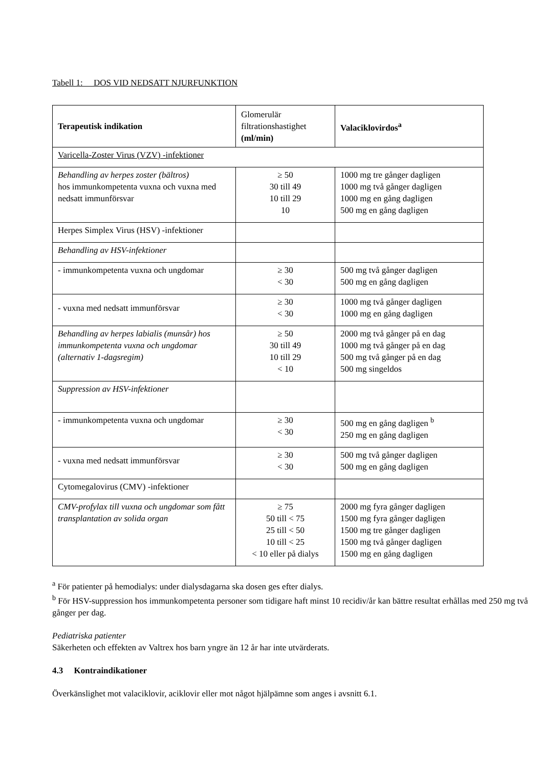Tabell 1: DOS VID NEDSATT NJURFUNKTION
| Terapeutisk indikation | Glomerulär filtrationshastighet (ml/min) | Valaciklovirdos<sup>a</sup> |
| --- | --- | --- |
| Varicella-Zoster Virus (VZV) -infektioner | | |
| Behandling av herpes zoster (bältros) hos immunkompetenta vuxna och vuxna med nedsatt immunförsvar | ≥ 50 30 till 49 10 till 29 10 | 1000 mg tre gånger dagligen 1000 mg två gånger dagligen 1000 mg en gång dagligen 500 mg en gång dagligen |
| Herpes Simplex Virus (HSV) -infektioner | | |
| Behandling av HSV-infektioner | | |
| - immunkompetenta vuxna och ungdomar | ≥ 30 < 30 | 500 mg två gånger dagligen 500 mg en gång dagligen |
| - vuxna med nedsatt immunförsvar | ≥ 30 < 30 | 1000 mg två gånger dagligen 1000 mg en gång dagligen |
| Behandling av herpes labialis (munsår) hos immunkompetenta vuxna och ungdomar (alternativ 1-dagsregim) | ≥ 50 30 till 49 10 till 29 < 10 | 2000 mg två gånger på en dag 1000 mg två gånger på en dag 500 mg två gånger på en dag 500 mg singeldos |
| Suppression av HSV-infektioner | | |
| - immunkompetenta vuxna och ungdomar | ≥ 30 < 30 | 500 mg en gång dagligen <sup>b</sup> 250 mg en gång dagligen |
| - vuxna med nedsatt immunförsvar | ≥ 30 < 30 | 500 mg två gånger dagligen 500 mg en gång dagligen |
| Cytomegalovirus (CMV) -infektioner | | |
| CMV-profylax till vuxna och ungdomar som fått transplantation av solida organ | ≥ 75 50 till < 75 25 till < 50 10 till < 25 < 10 eller på dialys | 2000 mg fyra gånger dagligen 1500 mg fyra gånger dagligen 1500 mg tre gånger dagligen 1500 mg två gånger dagligen 1500 mg en gång dagligen |
<sup>a</sup> För patienter på hemodialys: under dialysdagarna ska dosen ges efter dialys.
<sup>b</sup> För HSV-suppression hos immunkompetenta personer som tidigare haft minst 10 recidiv/år kan bättre resultat erhållas med 250 mg två gånger per dag.
Pediatriska patienter
Säkerheten och effekten av Valtrex hos barn yngre än 12 år har inte utvärderats.
4.3 Kontraindikationer
Överkänslighet mot valaciklovir, aciklovir eller mot något hjälpämne som anges i avsnitt 6.1.